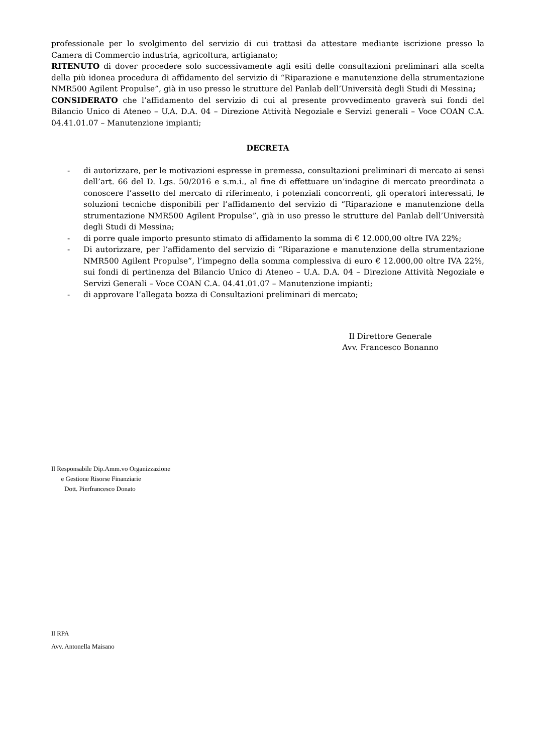professionale per lo svolgimento del servizio di cui trattasi da attestare mediante iscrizione presso la Camera di Commercio industria, agricoltura, artigianato;
RITENUTO di dover procedere solo successivamente agli esiti delle consultazioni preliminari alla scelta della più idonea procedura di affidamento del servizio di “Riparazione e manutenzione della strumentazione NMR500 Agilent Propulse”, già in uso presso le strutture del Panlab dell’Università degli Studi di Messina;
CONSIDERATO che l’affidamento del servizio di cui al presente provvedimento graverà sui fondi del Bilancio Unico di Ateneo – U.A. D.A. 04 – Direzione Attività Negoziale e Servizi generali – Voce COAN C.A. 04.41.01.07 – Manutenzione impianti;
DECRETA
- di autorizzare, per le motivazioni espresse in premessa, consultazioni preliminari di mercato ai sensi dell’art. 66 del D. Lgs. 50/2016 e s.m.i., al fine di effettuare un’indagine di mercato preordinata a conoscere l’assetto del mercato di riferimento, i potenziali concorrenti, gli operatori interessati, le soluzioni tecniche disponibili per l’affidamento del servizio di “Riparazione e manutenzione della strumentazione NMR500 Agilent Propulse”, già in uso presso le strutture del Panlab dell’Università degli Studi di Messina;
- di porre quale importo presunto stimato di affidamento la somma di € 12.000,00 oltre IVA 22%;
- Di autorizzare, per l’affidamento del servizio di “Riparazione e manutenzione della strumentazione NMR500 Agilent Propulse”, l’impegno della somma complessiva di euro € 12.000,00 oltre IVA 22%, sui fondi di pertinenza del Bilancio Unico di Ateneo – U.A. D.A. 04 – Direzione Attività Negoziale e Servizi Generali – Voce COAN C.A. 04.41.01.07 – Manutenzione impianti;
- di approvare l’allegata bozza di Consultazioni preliminari di mercato;
Il Direttore Generale
Avv. Francesco Bonanno
Il Responsabile Dip.Amm.vo Organizzazione
e Gestione Risorse Finanziarie
Dott. Pierfrancesco Donato
Il RPA
Avv. Antonella Maisano